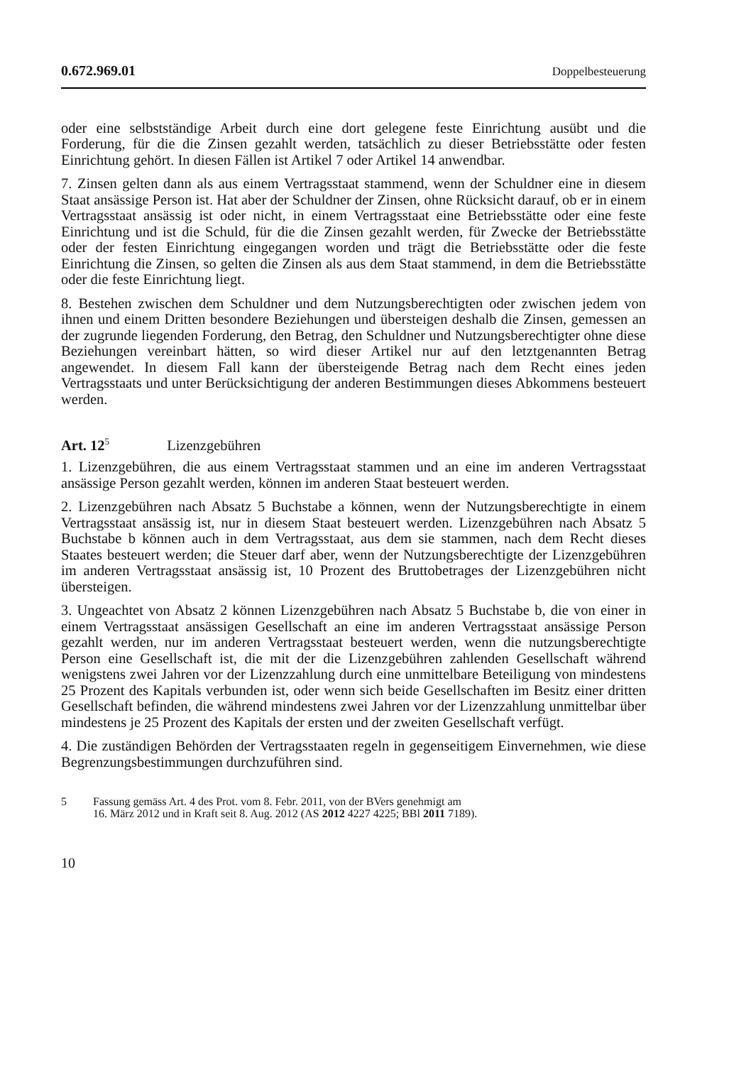0.672.969.01 Doppelbesteuerung
oder eine selbstständige Arbeit durch eine dort gelegene feste Einrichtung ausübt und die Forderung, für die die Zinsen gezahlt werden, tatsächlich zu dieser Betriebsstätte oder festen Einrichtung gehört. In diesen Fällen ist Artikel 7 oder Artikel 14 anwendbar.
7. Zinsen gelten dann als aus einem Vertragsstaat stammend, wenn der Schuldner eine in diesem Staat ansässige Person ist. Hat aber der Schuldner der Zinsen, ohne Rücksicht darauf, ob er in einem Vertragsstaat ansässig ist oder nicht, in einem Vertragsstaat eine Betriebsstätte oder eine feste Einrichtung und ist die Schuld, für die die Zinsen gezahlt werden, für Zwecke der Betriebsstätte oder der festen Einrichtung eingegangen worden und trägt die Betriebsstätte oder die feste Einrichtung die Zinsen, so gelten die Zinsen als aus dem Staat stammend, in dem die Betriebsstätte oder die feste Einrichtung liegt.
8. Bestehen zwischen dem Schuldner und dem Nutzungsberechtigten oder zwischen jedem von ihnen und einem Dritten besondere Beziehungen und übersteigen deshalb die Zinsen, gemessen an der zugrunde liegenden Forderung, den Betrag, den Schuldner und Nutzungsberechtigter ohne diese Beziehungen vereinbart hätten, so wird dieser Artikel nur auf den letztgenannten Betrag angewendet. In diesem Fall kann der übersteigende Betrag nach dem Recht eines jeden Vertragsstaats und unter Berücksichtigung der anderen Bestimmungen dieses Abkommens besteuert werden.
Art. 12<sup>5</sup> Lizenzgebühren
1. Lizenzgebühren, die aus einem Vertragsstaat stammen und an eine im anderen Vertragsstaat ansässige Person gezahlt werden, können im anderen Staat besteuert werden.
2. Lizenzgebühren nach Absatz 5 Buchstabe a können, wenn der Nutzungsberechtigte in einem Vertragsstaat ansässig ist, nur in diesem Staat besteuert werden. Lizenzgebühren nach Absatz 5 Buchstabe b können auch in dem Vertragsstaat, aus dem sie stammen, nach dem Recht dieses Staates besteuert werden; die Steuer darf aber, wenn der Nutzungsberechtigte der Lizenzgebühren im anderen Vertragsstaat ansässig ist, 10 Prozent des Bruttobetrages der Lizenzgebühren nicht übersteigen.
3. Ungeachtet von Absatz 2 können Lizenzgebühren nach Absatz 5 Buchstabe b, die von einer in einem Vertragsstaat ansässigen Gesellschaft an eine im anderen Vertragsstaat ansässige Person gezahlt werden, nur im anderen Vertragsstaat besteuert werden, wenn die nutzungsberechtigte Person eine Gesellschaft ist, die mit der die Lizenzgebühren zahlenden Gesellschaft während wenigstens zwei Jahren vor der Lizenzzahlung durch eine unmittelbare Beteiligung von mindestens 25 Prozent des Kapitals verbunden ist, oder wenn sich beide Gesellschaften im Besitz einer dritten Gesellschaft befinden, die während mindestens zwei Jahren vor der Lizenzzahlung unmittelbar über mindestens je 25 Prozent des Kapitals der ersten und der zweiten Gesellschaft verfügt.
4. Die zuständigen Behörden der Vertragsstaaten regeln in gegenseitigem Einvernehmen, wie diese Begrenzungsbestimmungen durchzuführen sind.
5 Fassung gemäss Art. 4 des Prot. vom 8. Febr. 2011, von der BVers genehmigt am
16. März 2012 und in Kraft seit 8. Aug. 2012 (AS 2012 4227 4225; BBl 2011 7189).
10